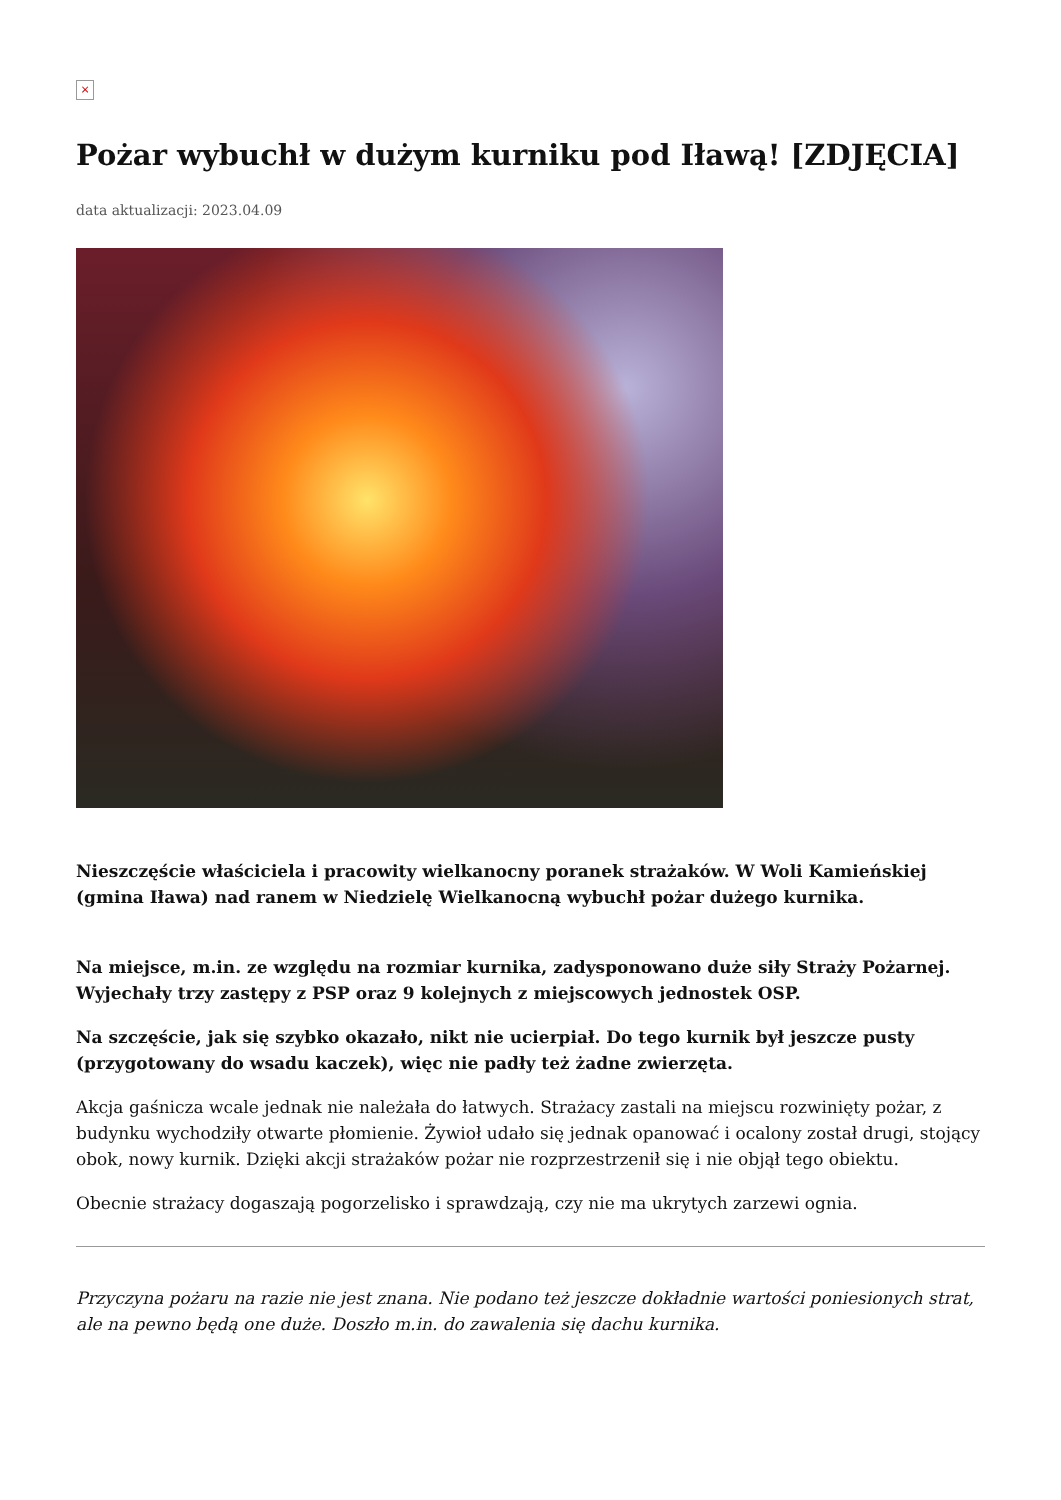×
Pożar wybuchł w dużym kurniku pod Iławą! [ZDJĘCIA]
data aktualizacji: 2023.04.09
Nieszczęście właściciela i pracowity wielkanocny poranek strażaków. W Woli Kamieńskiej (gmina Iława) nad ranem w Niedzielę Wielkanocną wybuchł pożar dużego kurnika.
Na miejsce, m.in. ze względu na rozmiar kurnika, zadysponowano duże siły Straży Pożarnej. Wyjechały trzy zastępy z PSP oraz 9 kolejnych z miejscowych jednostek OSP.
Na szczęście, jak się szybko okazało, nikt nie ucierpiał. Do tego kurnik był jeszcze pusty (przygotowany do wsadu kaczek), więc nie padły też żadne zwierzęta.
Akcja gaśnicza wcale jednak nie należała do łatwych. Strażacy zastali na miejscu rozwinięty pożar, z budynku wychodziły otwarte płomienie. Żywioł udało się jednak opanować i ocalony został drugi, stojący obok, nowy kurnik. Dzięki akcji strażaków pożar nie rozprzestrzenił się i nie objął tego obiektu.
Obecnie strażacy dogaszają pogorzelisko i sprawdzają, czy nie ma ukrytych zarzewi ognia.
Przyczyna pożaru na razie nie jest znana. Nie podano też jeszcze dokładnie wartości poniesionych strat, ale na pewno będą one duże. Doszło m.in. do zawalenia się dachu kurnika.